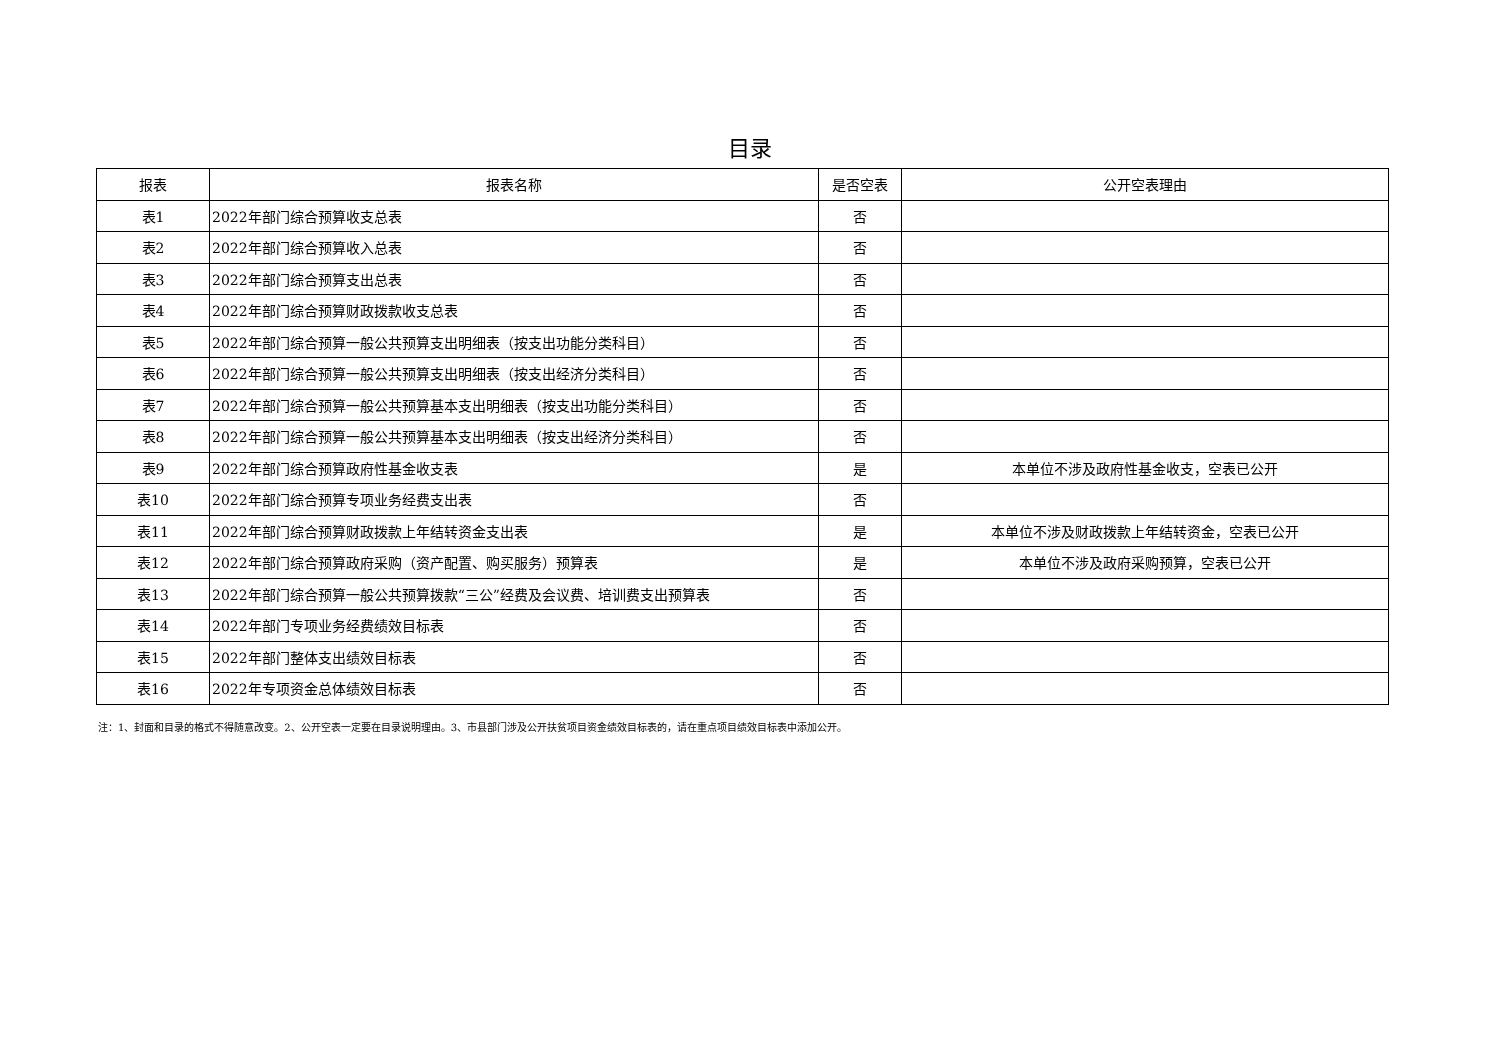目录
| 报表 | 报表名称 | 是否空表 | 公开空表理由 |
| --- | --- | --- | --- |
| 表1 | 2022年部门综合预算收支总表 | 否 | |
| 表2 | 2022年部门综合预算收入总表 | 否 | |
| 表3 | 2022年部门综合预算支出总表 | 否 | |
| 表4 | 2022年部门综合预算财政拨款收支总表 | 否 | |
| 表5 | 2022年部门综合预算一般公共预算支出明细表（按支出功能分类科目） | 否 | |
| 表6 | 2022年部门综合预算一般公共预算支出明细表（按支出经济分类科目） | 否 | |
| 表7 | 2022年部门综合预算一般公共预算基本支出明细表（按支出功能分类科目） | 否 | |
| 表8 | 2022年部门综合预算一般公共预算基本支出明细表（按支出经济分类科目） | 否 | |
| 表9 | 2022年部门综合预算政府性基金收支表 | 是 | 本单位不涉及政府性基金收支，空表已公开 |
| 表10 | 2022年部门综合预算专项业务经费支出表 | 否 | |
| 表11 | 2022年部门综合预算财政拨款上年结转资金支出表 | 是 | 本单位不涉及财政拨款上年结转资金，空表已公开 |
| 表12 | 2022年部门综合预算政府采购（资产配置、购买服务）预算表 | 是 | 本单位不涉及政府采购预算，空表已公开 |
| 表13 | 2022年部门综合预算一般公共预算拨款“三公”经费及会议费、培训费支出预算表 | 否 | |
| 表14 | 2022年部门专项业务经费绩效目标表 | 否 | |
| 表15 | 2022年部门整体支出绩效目标表 | 否 | |
| 表16 | 2022年专项资金总体绩效目标表 | 否 | |
注：1、封面和目录的格式不得随意改变。2、公开空表一定要在目录说明理由。3、市县部门涉及公开扶贫项目资金绩效目标表的，请在重点项目绩效目标表中添加公开。